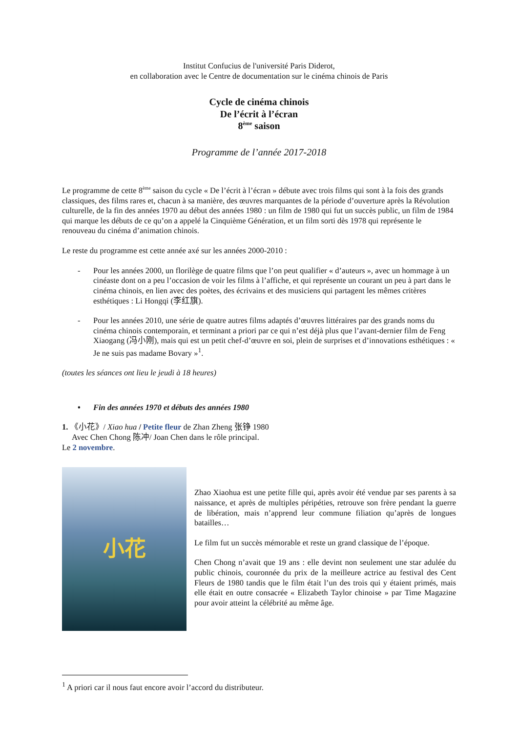Institut Confucius de l'université Paris Diderot,
en collaboration avec le Centre de documentation sur le cinéma chinois de Paris
Cycle de cinéma chinois
De l’écrit à l’écran
8<sup>ème</sup> saison
Programme de l’année 2017-2018
Le programme de cette 8<sup>ème</sup> saison du cycle « De l’écrit à l’écran » débute avec trois films qui sont à la fois des grands classiques, des films rares et, chacun à sa manière, des œuvres marquantes de la période d’ouverture après la Révolution culturelle, de la fin des années 1970 au début des années 1980 : un film de 1980 qui fut un succès public, un film de 1984 qui marque les débuts de ce qu’on a appelé la Cinquième Génération, et un film sorti dès 1978 qui représente le renouveau du cinéma d’animation chinois.
Le reste du programme est cette année axé sur les années 2000-2010 :
- Pour les années 2000, un florilège de quatre films que l’on peut qualifier « d’auteurs », avec un hommage à un cinéaste dont on a peu l’occasion de voir les films à l’affiche, et qui représente un courant un peu à part dans le cinéma chinois, en lien avec des poètes, des écrivains et des musiciens qui partagent les mêmes critères esthétiques : Li Hongqi (李红旗).
- Pour les années 2010, une série de quatre autres films adaptés d’œuvres littéraires par des grands noms du cinéma chinois contemporain, et terminant a priori par ce qui n’est déjà plus que l’avant-dernier film de Feng Xiaogang (冯小刚), mais qui est un petit chef-d’œuvre en soi, plein de surprises et d’innovations esthétiques : « Je ne suis pas madame Bovary »<sup>1</sup>.
(toutes les séances ont lieu le jeudi à 18 heures)
• Fin des années 1970 et débuts des années 1980
1. 《小花》/ Xiao hua / Petite fleur de Zhan Zheng 张铮 1980
Avec Chen Chong 陈冲/ Joan Chen dans le rôle principal.
Le 2 novembre.
小花
Zhao Xiaohua est une petite fille qui, après avoir été vendue par ses parents à sa naissance, et après de multiples péripéties, retrouve son frère pendant la guerre de libération, mais n’apprend leur commune filiation qu’après de longues batailles…
Le film fut un succès mémorable et reste un grand classique de l’époque.
Chen Chong n’avait que 19 ans : elle devint non seulement une star adulée du public chinois, couronnée du prix de la meilleure actrice au festival des Cent Fleurs de 1980 tandis que le film était l’un des trois qui y étaient primés, mais elle était en outre consacrée « Elizabeth Taylor chinoise » par Time Magazine pour avoir atteint la célébrité au même âge.
<sup>1</sup> A priori car il nous faut encore avoir l’accord du distributeur.